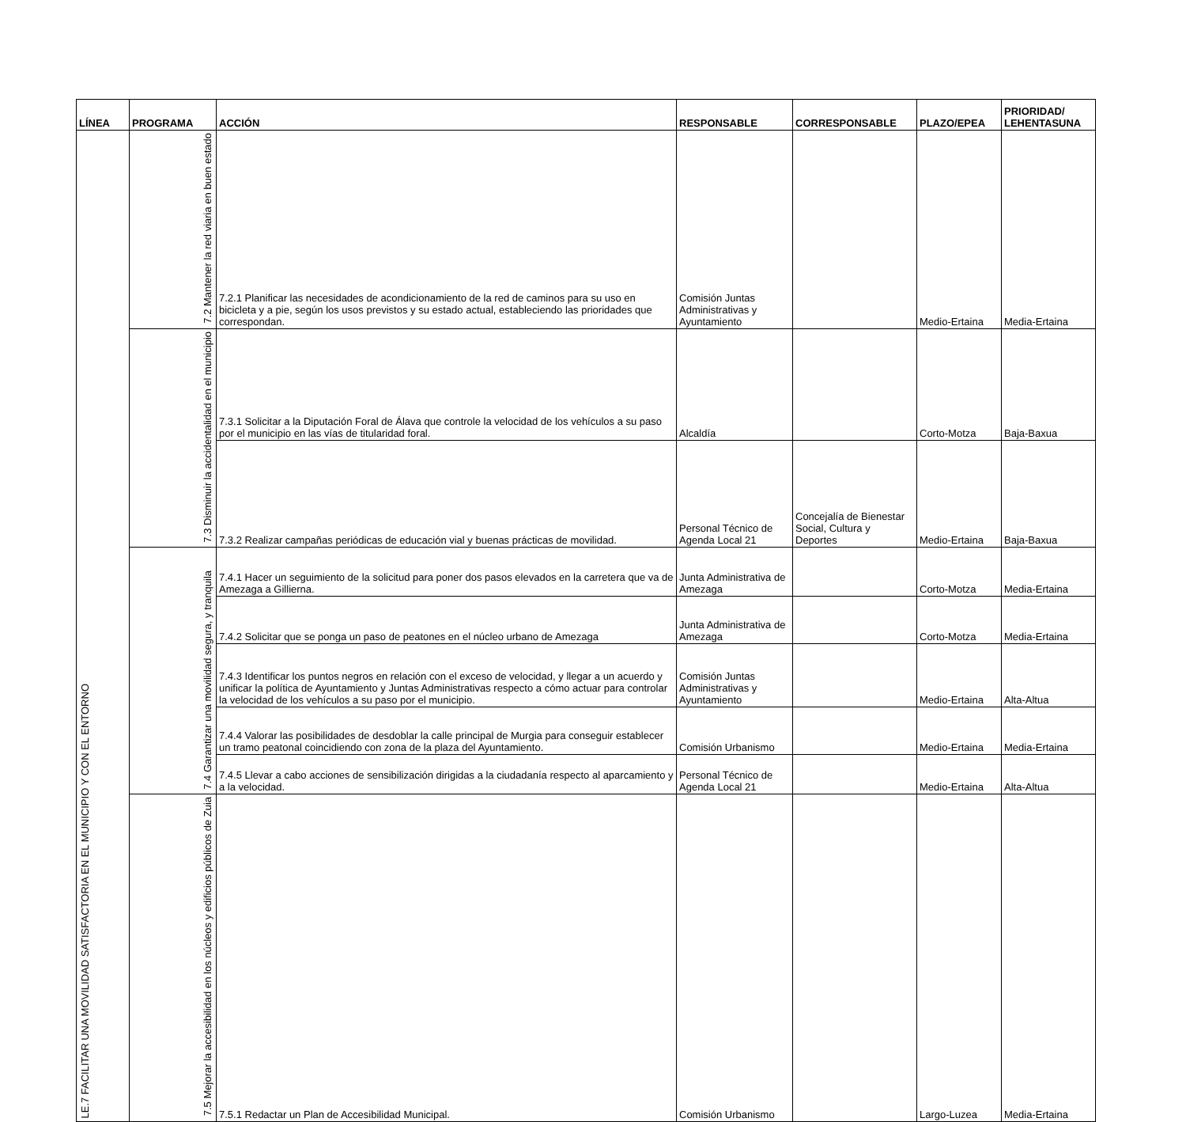| LÍNEA | PROGRAMA | ACCIÓN | RESPONSABLE | CORRESPONSABLE | PLAZO/EPEA | PRIORIDAD/ LEHENTASUNA |
| --- | --- | --- | --- | --- | --- | --- |
| LE.7 FACILITAR UNA MOVILIDAD SATISFACTORIA EN EL MUNICIPIO Y CON EL ENTORNO | 7.2 Mantener la red viaria en buen estado | 7.2.1 Planificar las necesidades de acondicionamiento de la red de caminos para su uso en bicicleta y a pie, según los usos previstos y su estado actual, estableciendo las prioridades que correspondan. | Comisión Juntas Administrativas y Ayuntamiento | | Medio-Ertaina | Media-Ertaina |
| | 7.3 Disminuir la accidentalidad en el municipio | 7.3.1 Solicitar a la Diputación Foral de Álava que controle la velocidad de los vehículos a su paso por el municipio en las vías de titularidad foral. | Alcaldía | | Corto-Motza | Baja-Baxua |
| | | 7.3.2 Realizar campañas periódicas de educación vial y buenas prácticas de movilidad. | Personal Técnico de Agenda Local 21 | Concejalía de Bienestar Social, Cultura y Deportes | Medio-Ertaina | Baja-Baxua |
| | 7.4 Garantizar una movilidad segura, y tranquila | 7.4.1 Hacer un seguimiento de la solicitud para poner dos pasos elevados en la carretera que va de Amezaga a Gillierna. | Junta Administrativa de Amezaga | | Corto-Motza | Media-Ertaina |
| | | 7.4.2 Solicitar que se ponga un paso de peatones en el núcleo urbano de Amezaga | Junta Administrativa de Amezaga | | Corto-Motza | Media-Ertaina |
| | | 7.4.3 Identificar los puntos negros en relación con el exceso de velocidad, y llegar a un acuerdo y unificar la política de Ayuntamiento y Juntas Administrativas respecto a cómo actuar para controlar la velocidad de los vehículos a su paso por el municipio. | Comisión Juntas Administrativas y Ayuntamiento | | Medio-Ertaina | Alta-Altua |
| | | 7.4.4 Valorar las posibilidades de desdoblar la calle principal de Murgia para conseguir establecer un tramo peatonal coincidiendo con zona de la plaza del Ayuntamiento. | Comisión Urbanismo | | Medio-Ertaina | Media-Ertaina |
| | | 7.4.5 Llevar a cabo acciones de sensibilización dirigidas a la ciudadanía respecto al aparcamiento y a la velocidad. | Personal Técnico de Agenda Local 21 | | Medio-Ertaina | Alta-Altua |
| | 7.5 Mejorar la accesibilidad en los núcleos y edificios públicos de Zuia | 7.5.1 Redactar un Plan de Accesibilidad Municipal. | Comisión Urbanismo | | Largo-Luzea | Media-Ertaina |